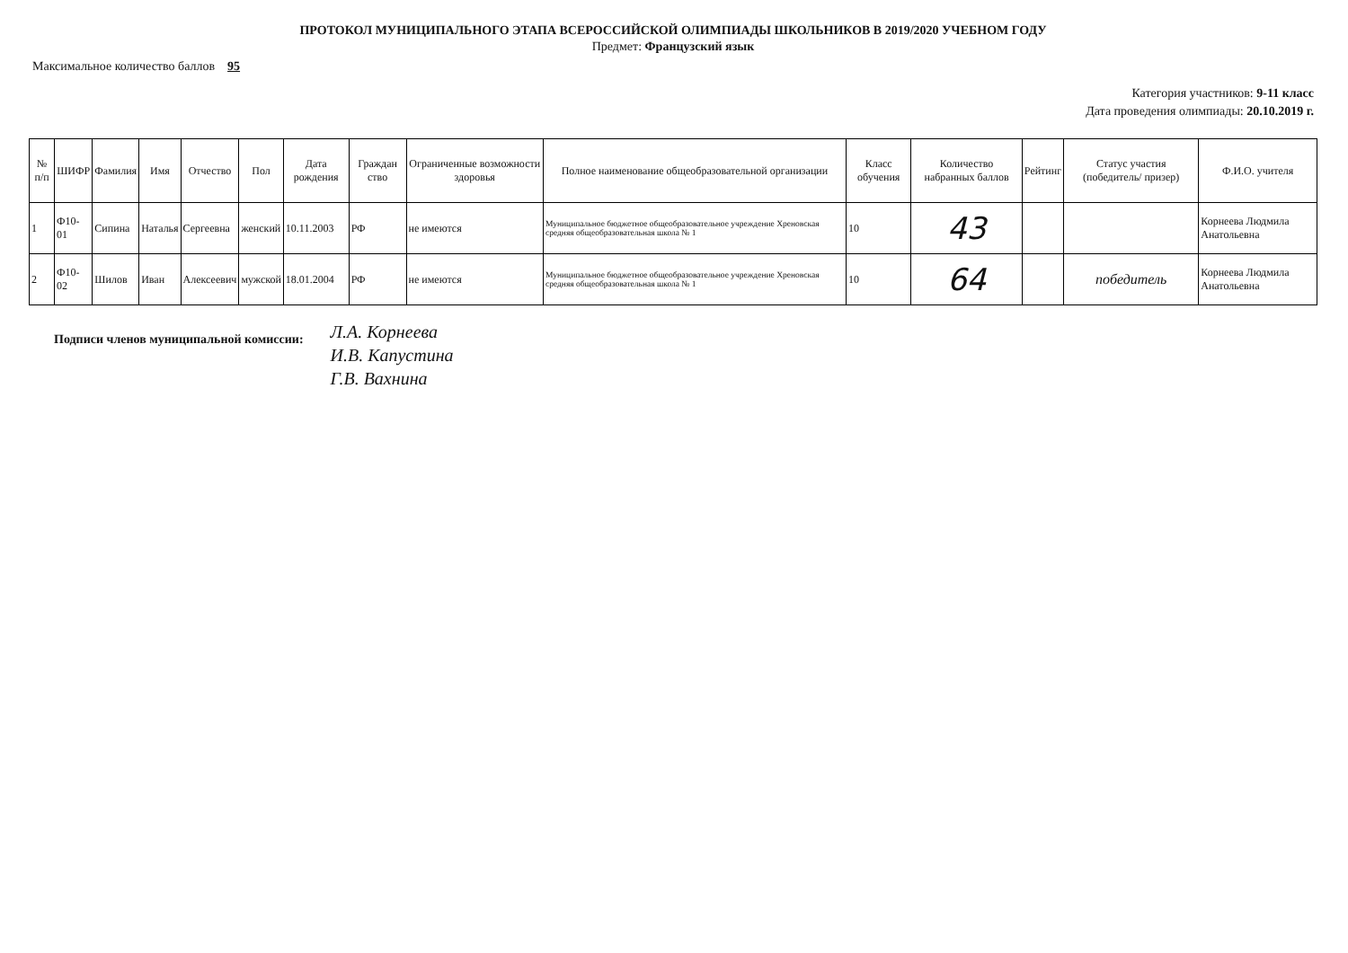ПРОТОКОЛ МУНИЦИПАЛЬНОГО ЭТАПА ВСЕРОССИЙСКОЙ ОЛИМПИАДЫ ШКОЛЬНИКОВ В 2019/2020 УЧЕБНОМ ГОДУ
Предмет: Французский язык
Максимальное количество баллов 95
Категория участников: 9-11 класс
Дата проведения олимпиады: 20.10.2019 г.
| № п/п | ШИФР | Фамилия | Имя | Отчество | Пол | Дата рождения | Граждан ство | Ограниченные возможности здоровья | Полное наименование общеобразовательной организации | Класс обучения | Количество набранных баллов | Рейтинг | Статус участия (победитель/ призер) | Ф.И.О. учителя |
| --- | --- | --- | --- | --- | --- | --- | --- | --- | --- | --- | --- | --- | --- | --- |
| 1 | Ф10-01 | Сипина | Наталья | Сергеевна | женский | 10.11.2003 | РФ | не имеются | Муниципальное бюджетное общеобразовательное учреждение Хреновская средняя общеобразовательная школа № 1 | 10 | 43 | | | Корнеева Людмила Анатольевна |
| 2 | Ф10-02 | Шилов | Иван | Алексеевич | мужской | 18.01.2004 | РФ | не имеются | Муниципальное бюджетное общеобразовательное учреждение Хреновская средняя общеобразовательная школа № 1 | 10 | 64 | | победитель | Корнеева Людмила Анатольевна |
Подписи членов муниципальной комиссии:
Л.А. Корнеева
И.В. Капустина
Г.В. Вахнина